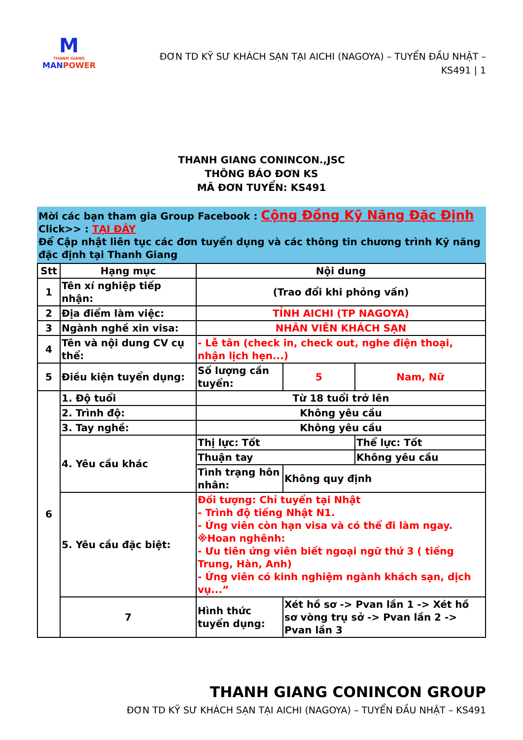M
THANH GIANG
MANPOWER
ĐƠN TD KỸ SƯ KHÁCH SẠN TẠI AICHI (NAGOYA) – TUYỂN ĐẦU NHẬT – KS491 | 1
THANH GIANG CONINCON.,JSC
THÔNG BÁO ĐƠN KS
MÃ ĐƠN TUYỂN: KS491
Mời các bạn tham gia Group Facebook : Cộng Đồng Kỹ Năng Đặc Định
Click>> : TẠI ĐÂY
Để Cập nhật liên tục các đơn tuyển dụng và các thông tin chương trình Kỹ năng đặc định tại Thanh Giang
| Stt | Hạng mục | Nội dung | | |
| --- | --- | --- | --- | --- |
| 1 | Tên xí nghiệp tiếp nhận: | (Trao đổi khi phỏng vấn) | | |
| 2 | Địa điểm làm việc: | TỈNH AICHI (TP NAGOYA) | | |
| 3 | Ngành nghề xin visa: | NHÂN VIÊN KHÁCH SẠN | | |
| 4 | Tên và nội dung CV cụ thể: | - Lễ tân (check in, check out, nghe điện thoại, nhận lịch hẹn...) | | |
| 5 | Điều kiện tuyển dụng: | Số lượng cần tuyển: | 5 | Nam, Nữ |
| 6 | 1. Độ tuổi | Từ 18 tuổi trở lên | | |
| | 2. Trình độ: | Không yêu cầu | | |
| | 3. Tay nghề: | Không yêu cầu | | |
| | 4. Yêu cầu khác | Thị lực: Tốt | | Thể lực: Tốt |
| | | Thuận tay | | Không yêu cầu |
| | | Tình trạng hôn nhân: | Không quy định | |
| | 5. Yêu cầu đặc biệt: | Đối tượng: Chỉ tuyển tại Nhật - Trình độ tiếng Nhật N1. - Ứng viên còn hạn visa và có thể đi làm ngay. ※Hoan nghênh: - Ưu tiên ứng viên biết ngoại ngữ thứ 3 ( tiếng Trung, Hàn, Anh) - Ứng viên có kinh nghiệm ngành khách sạn, dịch vụ...” | | |
| | 7 | Hình thức tuyển dụng: | Xét hồ sơ -> Pvan lần 1 -> Xét hồ sơ vòng trụ sở -> Pvan lần 2 -> Pvan lần 3 | |
THANH GIANG CONINCON GROUP
ĐƠN TD KỸ SƯ KHÁCH SẠN TẠI AICHI (NAGOYA) – TUYỂN ĐẦU NHẬT – KS491